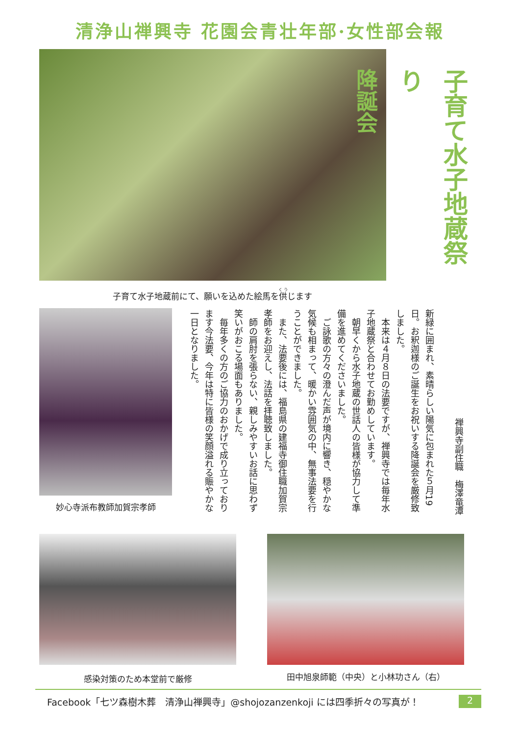清浄山禅興寺 花園会青壮年部·女性部会報
子育て水子地蔵祭り
降誕会
子育て水子地蔵前にて、願いを込めた絵馬を供じます
妙心寺派布教師加賀宗孝師
禅興寺副住職　梅澤竜潭
新緑に囲まれ、素晴らしい陽気に包まれた５月19日。お釈迦様のご誕生をお祝いする降誕会を厳修致しました。
　本来は４月８日の法要ですが、禅興寺では毎年水子地蔵祭と合わせてお勤めしています。
　朝早くから水子地蔵の世話人の皆様が協力して準備を進めてくださいました。
　ご詠歌の方々の澄んだ声が境内に響き、穏やかな気候も相まって、暖かい雰囲気の中、無事法要を行うことができました。
　また、法要後には、福島県の建福寺御住職加賀宗孝師をお迎えし、法話を拝聴致しました。
　師の肩肘を張らない、親しみやすいお話に思わず笑いがおこる場面もありました。
　毎年多くの方のご協力のおかげで成り立っております今法要、今年は特に皆様の笑顔溢れる賑やかな一日となりました。
感染対策のため本堂前で厳修 田中旭泉師範（中央）と小林功さん（右）
Facebook「七ツ森樹木葬　清浄山禅興寺」@shojozanzenkoji には四季折々の写真が！ 2